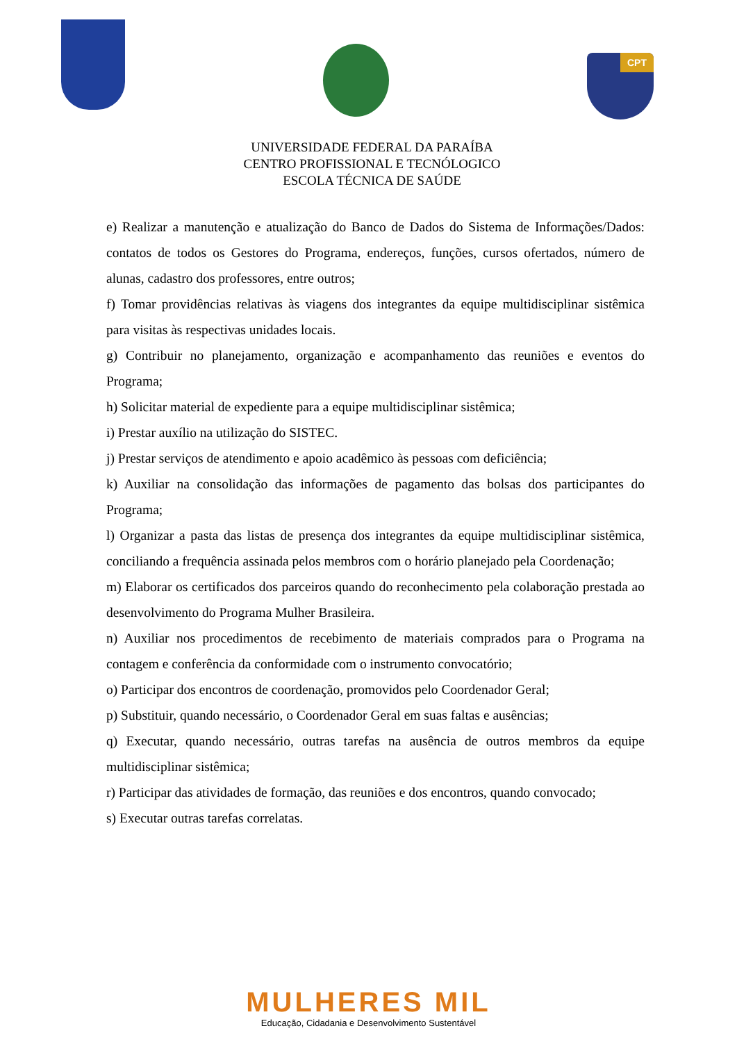CPT
UNIVERSIDADE FEDERAL DA PARAÍBA
CENTRO PROFISSIONAL E TECNÓLOGICO
ESCOLA TÉCNICA DE SAÚDE
e) Realizar a manutenção e atualização do Banco de Dados do Sistema de Informações/Dados: contatos de todos os Gestores do Programa, endereços, funções, cursos ofertados, número de alunas, cadastro dos professores, entre outros;
f) Tomar providências relativas às viagens dos integrantes da equipe multidisciplinar sistêmica para visitas às respectivas unidades locais.
g) Contribuir no planejamento, organização e acompanhamento das reuniões e eventos do Programa;
h) Solicitar material de expediente para a equipe multidisciplinar sistêmica;
i) Prestar auxílio na utilização do SISTEC.
j) Prestar serviços de atendimento e apoio acadêmico às pessoas com deficiência;
k) Auxiliar na consolidação das informações de pagamento das bolsas dos participantes do Programa;
l) Organizar a pasta das listas de presença dos integrantes da equipe multidisciplinar sistêmica, conciliando a frequência assinada pelos membros com o horário planejado pela Coordenação;
m) Elaborar os certificados dos parceiros quando do reconhecimento pela colaboração prestada ao desenvolvimento do Programa Mulher Brasileira.
n) Auxiliar nos procedimentos de recebimento de materiais comprados para o Programa na contagem e conferência da conformidade com o instrumento convocatório;
o) Participar dos encontros de coordenação, promovidos pelo Coordenador Geral;
p) Substituir, quando necessário, o Coordenador Geral em suas faltas e ausências;
q) Executar, quando necessário, outras tarefas na ausência de outros membros da equipe multidisciplinar sistêmica;
r) Participar das atividades de formação, das reuniões e dos encontros, quando convocado;
s) Executar outras tarefas correlatas.
MULHERES MIL
Educação, Cidadania e Desenvolvimento Sustentável